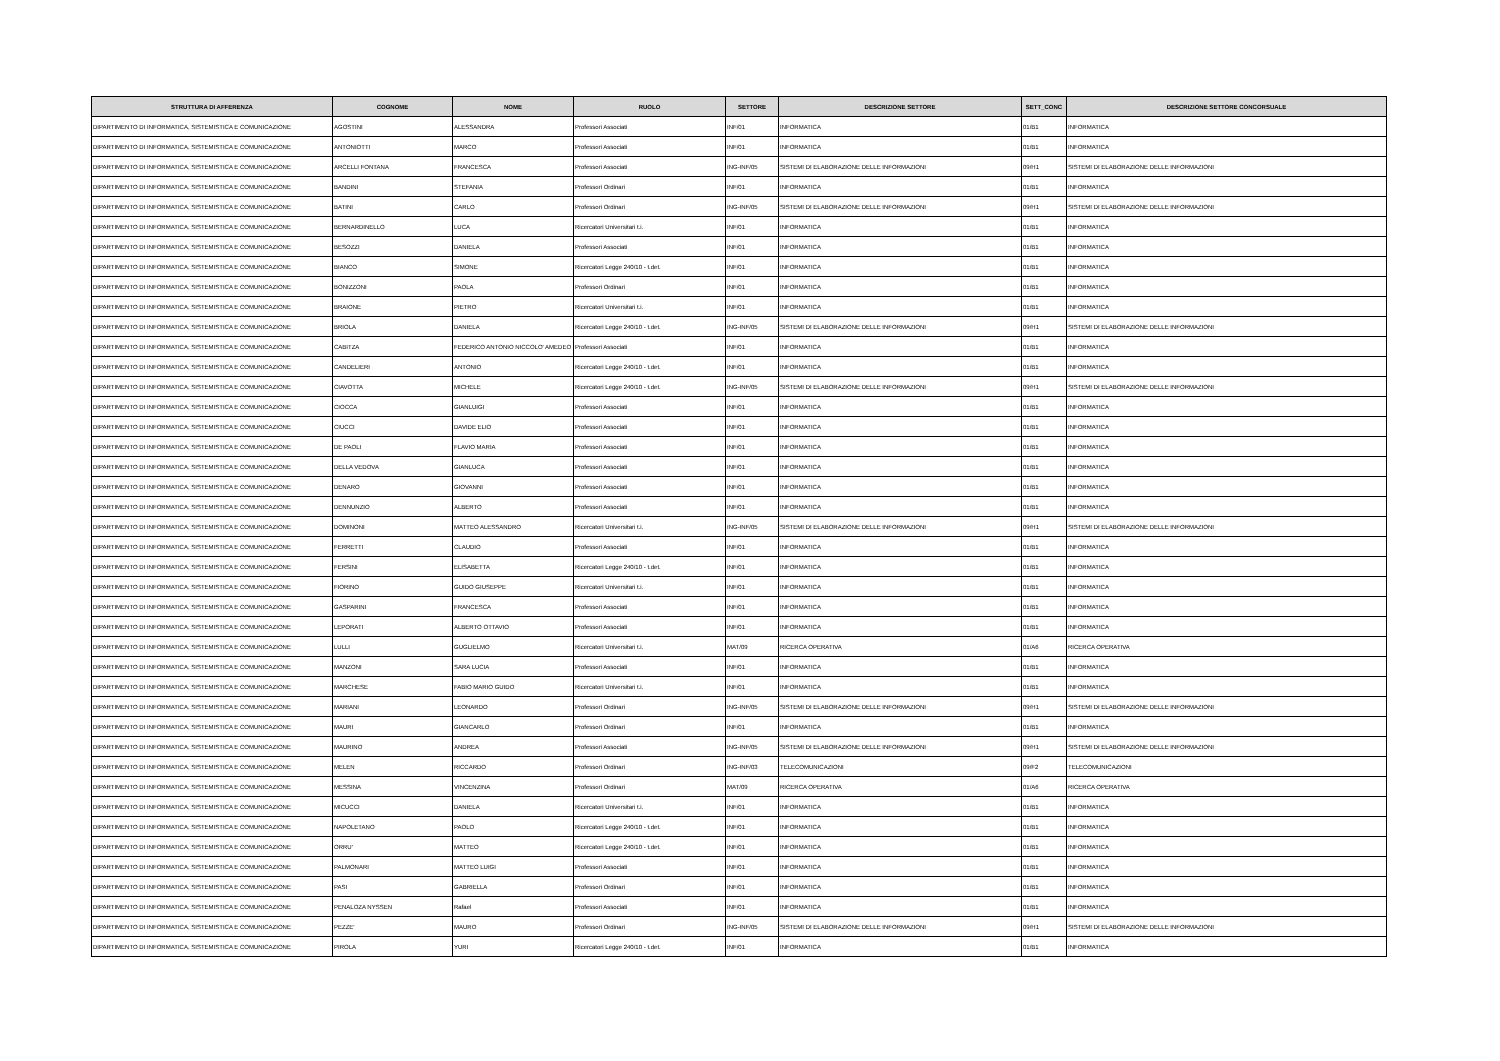| STRUTTURA DI AFFERENZA | COGNOME | NOME | RUOLO | SETTORE | DESCRIZIONE SETTORE | SETT_CONC | DESCRIZIONE SETTORE CONCORSUALE |
| --- | --- | --- | --- | --- | --- | --- | --- |
| DIPARTIMENTO DI INFORMATICA, SISTEMISTICA E COMUNICAZIONE | AGOSTINI | ALESSANDRA | Professori Associati | INF/01 | INFORMATICA | 01/B1 | INFORMATICA |
| DIPARTIMENTO DI INFORMATICA, SISTEMISTICA E COMUNICAZIONE | ANTONIOTTI | MARCO | Professori Associati | INF/01 | INFORMATICA | 01/B1 | INFORMATICA |
| DIPARTIMENTO DI INFORMATICA, SISTEMISTICA E COMUNICAZIONE | ARCELLI FONTANA | FRANCESCA | Professori Associati | ING-INF/05 | SISTEMI DI ELABORAZIONE DELLE INFORMAZIONI | 09/H1 | SISTEMI DI ELABORAZIONE DELLE INFORMAZIONI |
| DIPARTIMENTO DI INFORMATICA, SISTEMISTICA E COMUNICAZIONE | BANDINI | STEFANIA | Professori Ordinari | INF/01 | INFORMATICA | 01/B1 | INFORMATICA |
| DIPARTIMENTO DI INFORMATICA, SISTEMISTICA E COMUNICAZIONE | BATINI | CARLO | Professori Ordinari | ING-INF/05 | SISTEMI DI ELABORAZIONE DELLE INFORMAZIONI | 09/H1 | SISTEMI DI ELABORAZIONE DELLE INFORMAZIONI |
| DIPARTIMENTO DI INFORMATICA, SISTEMISTICA E COMUNICAZIONE | BERNARDINELLO | LUCA | Ricercatori Universitari t.i. | INF/01 | INFORMATICA | 01/B1 | INFORMATICA |
| DIPARTIMENTO DI INFORMATICA, SISTEMISTICA E COMUNICAZIONE | BESOZZI | DANIELA | Professori Associati | INF/01 | INFORMATICA | 01/B1 | INFORMATICA |
| DIPARTIMENTO DI INFORMATICA, SISTEMISTICA E COMUNICAZIONE | BIANCO | SIMONE | Ricercatori Legge 240/10 - t.det. | INF/01 | INFORMATICA | 01/B1 | INFORMATICA |
| DIPARTIMENTO DI INFORMATICA, SISTEMISTICA E COMUNICAZIONE | BONIZZONI | PAOLA | Professori Ordinari | INF/01 | INFORMATICA | 01/B1 | INFORMATICA |
| DIPARTIMENTO DI INFORMATICA, SISTEMISTICA E COMUNICAZIONE | BRAIONE | PIETRO | Ricercatori Universitari t.i. | INF/01 | INFORMATICA | 01/B1 | INFORMATICA |
| DIPARTIMENTO DI INFORMATICA, SISTEMISTICA E COMUNICAZIONE | BRIOLA | DANIELA | Ricercatori Legge 240/10 - t.det. | ING-INF/05 | SISTEMI DI ELABORAZIONE DELLE INFORMAZIONI | 09/H1 | SISTEMI DI ELABORAZIONE DELLE INFORMAZIONI |
| DIPARTIMENTO DI INFORMATICA, SISTEMISTICA E COMUNICAZIONE | CABITZA | FEDERICO ANTONIO NICCOLO' AMEDEO | Professori Associati | INF/01 | INFORMATICA | 01/B1 | INFORMATICA |
| DIPARTIMENTO DI INFORMATICA, SISTEMISTICA E COMUNICAZIONE | CANDELIERI | ANTONIO | Ricercatori Legge 240/10 - t.det. | INF/01 | INFORMATICA | 01/B1 | INFORMATICA |
| DIPARTIMENTO DI INFORMATICA, SISTEMISTICA E COMUNICAZIONE | CIAVOTTA | MICHELE | Ricercatori Legge 240/10 - t.det. | ING-INF/05 | SISTEMI DI ELABORAZIONE DELLE INFORMAZIONI | 09/H1 | SISTEMI DI ELABORAZIONE DELLE INFORMAZIONI |
| DIPARTIMENTO DI INFORMATICA, SISTEMISTICA E COMUNICAZIONE | CIOCCA | GIANLUIGI | Professori Associati | INF/01 | INFORMATICA | 01/B1 | INFORMATICA |
| DIPARTIMENTO DI INFORMATICA, SISTEMISTICA E COMUNICAZIONE | CIUCCI | DAVIDE ELIO | Professori Associati | INF/01 | INFORMATICA | 01/B1 | INFORMATICA |
| DIPARTIMENTO DI INFORMATICA, SISTEMISTICA E COMUNICAZIONE | DE PAOLI | FLAVIO MARIA | Professori Associati | INF/01 | INFORMATICA | 01/B1 | INFORMATICA |
| DIPARTIMENTO DI INFORMATICA, SISTEMISTICA E COMUNICAZIONE | DELLA VEDOVA | GIANLUCA | Professori Associati | INF/01 | INFORMATICA | 01/B1 | INFORMATICA |
| DIPARTIMENTO DI INFORMATICA, SISTEMISTICA E COMUNICAZIONE | DENARO | GIOVANNI | Professori Associati | INF/01 | INFORMATICA | 01/B1 | INFORMATICA |
| DIPARTIMENTO DI INFORMATICA, SISTEMISTICA E COMUNICAZIONE | DENNUNZIO | ALBERTO | Professori Associati | INF/01 | INFORMATICA | 01/B1 | INFORMATICA |
| DIPARTIMENTO DI INFORMATICA, SISTEMISTICA E COMUNICAZIONE | DOMINONI | MATTEO ALESSANDRO | Ricercatori Universitari t.i. | ING-INF/05 | SISTEMI DI ELABORAZIONE DELLE INFORMAZIONI | 09/H1 | SISTEMI DI ELABORAZIONE DELLE INFORMAZIONI |
| DIPARTIMENTO DI INFORMATICA, SISTEMISTICA E COMUNICAZIONE | FERRETTI | CLAUDIO | Professori Associati | INF/01 | INFORMATICA | 01/B1 | INFORMATICA |
| DIPARTIMENTO DI INFORMATICA, SISTEMISTICA E COMUNICAZIONE | FERSINI | ELISABETTA | Ricercatori Legge 240/10 - t.det. | INF/01 | INFORMATICA | 01/B1 | INFORMATICA |
| DIPARTIMENTO DI INFORMATICA, SISTEMISTICA E COMUNICAZIONE | FIORINO | GUIDO GIUSEPPE | Ricercatori Universitari t.i. | INF/01 | INFORMATICA | 01/B1 | INFORMATICA |
| DIPARTIMENTO DI INFORMATICA, SISTEMISTICA E COMUNICAZIONE | GASPARINI | FRANCESCA | Professori Associati | INF/01 | INFORMATICA | 01/B1 | INFORMATICA |
| DIPARTIMENTO DI INFORMATICA, SISTEMISTICA E COMUNICAZIONE | LEPORATI | ALBERTO OTTAVIO | Professori Associati | INF/01 | INFORMATICA | 01/B1 | INFORMATICA |
| DIPARTIMENTO DI INFORMATICA, SISTEMISTICA E COMUNICAZIONE | LULLI | GUGLIELMO | Ricercatori Universitari t.i. | MAT/09 | RICERCA OPERATIVA | 01/A6 | RICERCA OPERATIVA |
| DIPARTIMENTO DI INFORMATICA, SISTEMISTICA E COMUNICAZIONE | MANZONI | SARA LUCIA | Professori Associati | INF/01 | INFORMATICA | 01/B1 | INFORMATICA |
| DIPARTIMENTO DI INFORMATICA, SISTEMISTICA E COMUNICAZIONE | MARCHESE | FABIO MARIO GUIDO | Ricercatori Universitari t.i. | INF/01 | INFORMATICA | 01/B1 | INFORMATICA |
| DIPARTIMENTO DI INFORMATICA, SISTEMISTICA E COMUNICAZIONE | MARIANI | LEONARDO | Professori Ordinari | ING-INF/05 | SISTEMI DI ELABORAZIONE DELLE INFORMAZIONI | 09/H1 | SISTEMI DI ELABORAZIONE DELLE INFORMAZIONI |
| DIPARTIMENTO DI INFORMATICA, SISTEMISTICA E COMUNICAZIONE | MAURI | GIANCARLO | Professori Ordinari | INF/01 | INFORMATICA | 01/B1 | INFORMATICA |
| DIPARTIMENTO DI INFORMATICA, SISTEMISTICA E COMUNICAZIONE | MAURINO | ANDREA | Professori Associati | ING-INF/05 | SISTEMI DI ELABORAZIONE DELLE INFORMAZIONI | 09/H1 | SISTEMI DI ELABORAZIONE DELLE INFORMAZIONI |
| DIPARTIMENTO DI INFORMATICA, SISTEMISTICA E COMUNICAZIONE | MELEN | RICCARDO | Professori Ordinari | ING-INF/03 | TELECOMUNICAZIONI | 09/F2 | TELECOMUNICAZIONI |
| DIPARTIMENTO DI INFORMATICA, SISTEMISTICA E COMUNICAZIONE | MESSINA | VINCENZINA | Professori Ordinari | MAT/09 | RICERCA OPERATIVA | 01/A6 | RICERCA OPERATIVA |
| DIPARTIMENTO DI INFORMATICA, SISTEMISTICA E COMUNICAZIONE | MICUCCI | DANIELA | Ricercatori Universitari t.i. | INF/01 | INFORMATICA | 01/B1 | INFORMATICA |
| DIPARTIMENTO DI INFORMATICA, SISTEMISTICA E COMUNICAZIONE | NAPOLETANO | PAOLO | Ricercatori Legge 240/10 - t.det. | INF/01 | INFORMATICA | 01/B1 | INFORMATICA |
| DIPARTIMENTO DI INFORMATICA, SISTEMISTICA E COMUNICAZIONE | ORRU' | MATTEO | Ricercatori Legge 240/10 - t.det. | INF/01 | INFORMATICA | 01/B1 | INFORMATICA |
| DIPARTIMENTO DI INFORMATICA, SISTEMISTICA E COMUNICAZIONE | PALMONARI | MATTEO LUIGI | Professori Associati | INF/01 | INFORMATICA | 01/B1 | INFORMATICA |
| DIPARTIMENTO DI INFORMATICA, SISTEMISTICA E COMUNICAZIONE | PASI | GABRIELLA | Professori Ordinari | INF/01 | INFORMATICA | 01/B1 | INFORMATICA |
| DIPARTIMENTO DI INFORMATICA, SISTEMISTICA E COMUNICAZIONE | PENALOZA NYSSEN | Rafael | Professori Associati | INF/01 | INFORMATICA | 01/B1 | INFORMATICA |
| DIPARTIMENTO DI INFORMATICA, SISTEMISTICA E COMUNICAZIONE | PEZZE' | MAURO | Professori Ordinari | ING-INF/05 | SISTEMI DI ELABORAZIONE DELLE INFORMAZIONI | 09/H1 | SISTEMI DI ELABORAZIONE DELLE INFORMAZIONI |
| DIPARTIMENTO DI INFORMATICA, SISTEMISTICA E COMUNICAZIONE | PIROLA | YURI | Ricercatori Legge 240/10 - t.det. | INF/01 | INFORMATICA | 01/B1 | INFORMATICA |